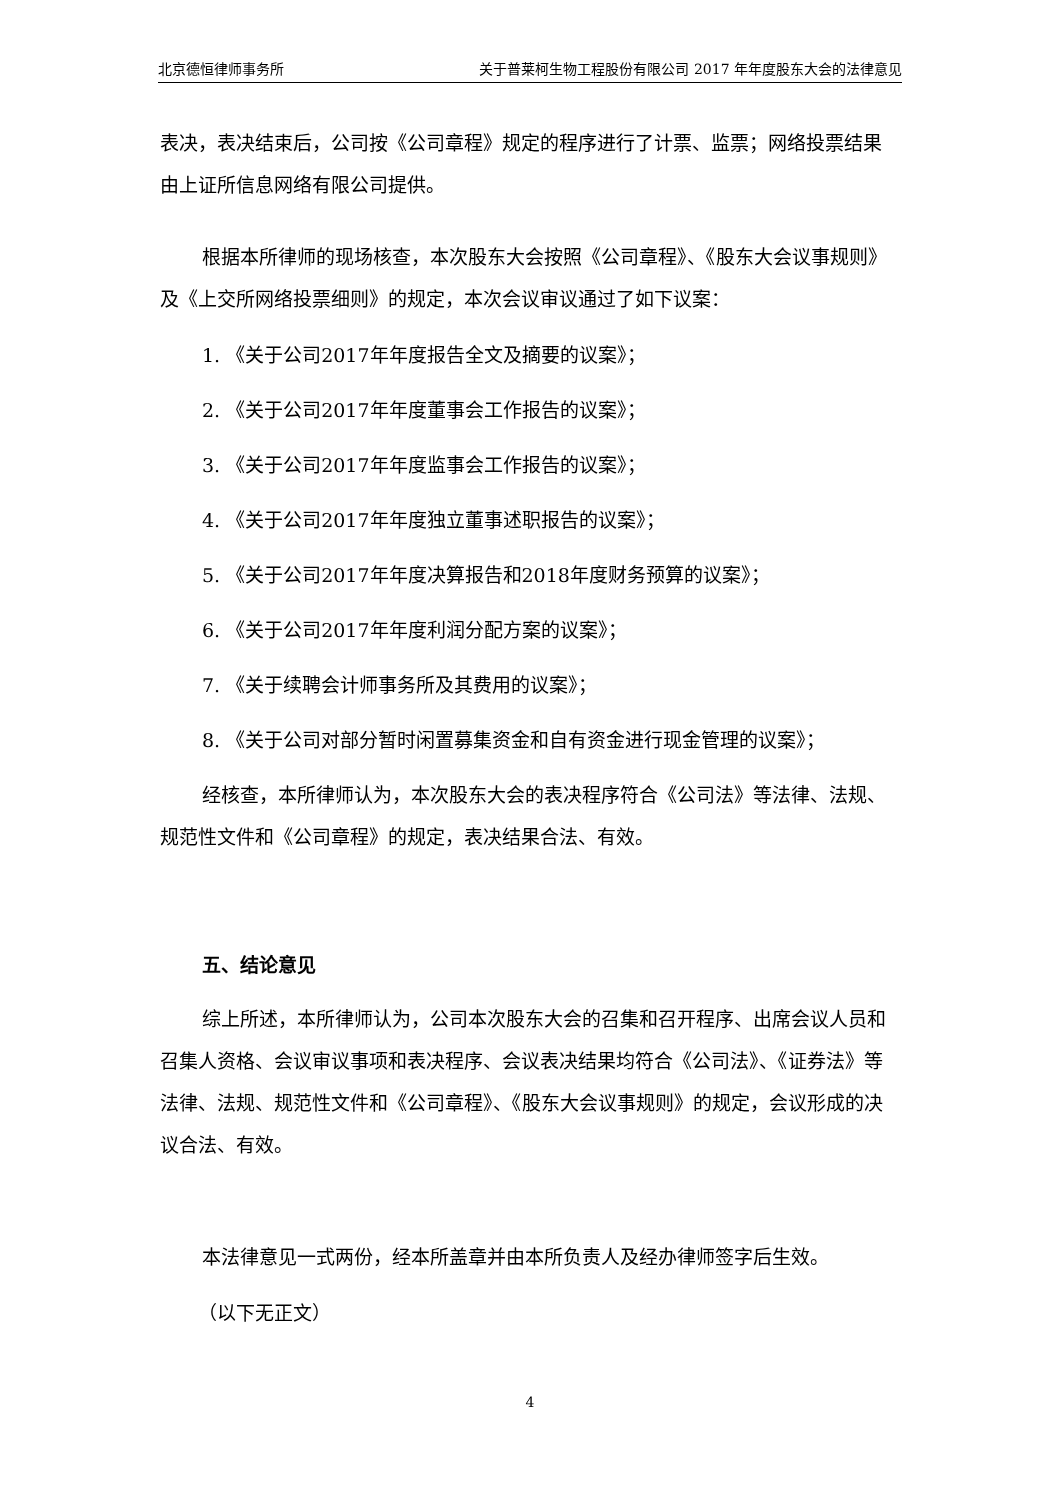北京德恒律师事务所 关于普莱柯生物工程股份有限公司 2017 年年度股东大会的法律意见
表决，表决结束后，公司按《公司章程》规定的程序进行了计票、监票；网络投票结果由上证所信息网络有限公司提供。
根据本所律师的现场核查，本次股东大会按照《公司章程》、《股东大会议事规则》及《上交所网络投票细则》的规定，本次会议审议通过了如下议案：
1. 《关于公司2017年年度报告全文及摘要的议案》；
2. 《关于公司2017年年度董事会工作报告的议案》；
3. 《关于公司2017年年度监事会工作报告的议案》；
4. 《关于公司2017年年度独立董事述职报告的议案》；
5. 《关于公司2017年年度决算报告和2018年度财务预算的议案》；
6. 《关于公司2017年年度利润分配方案的议案》；
7. 《关于续聘会计师事务所及其费用的议案》；
8. 《关于公司对部分暂时闲置募集资金和自有资金进行现金管理的议案》；
经核查，本所律师认为，本次股东大会的表决程序符合《公司法》等法律、法规、规范性文件和《公司章程》的规定，表决结果合法、有效。
五、结论意见
综上所述，本所律师认为，公司本次股东大会的召集和召开程序、出席会议人员和召集人资格、会议审议事项和表决程序、会议表决结果均符合《公司法》、《证券法》等法律、法规、规范性文件和《公司章程》、《股东大会议事规则》的规定，会议形成的决议合法、有效。
本法律意见一式两份，经本所盖章并由本所负责人及经办律师签字后生效。
（以下无正文）
4